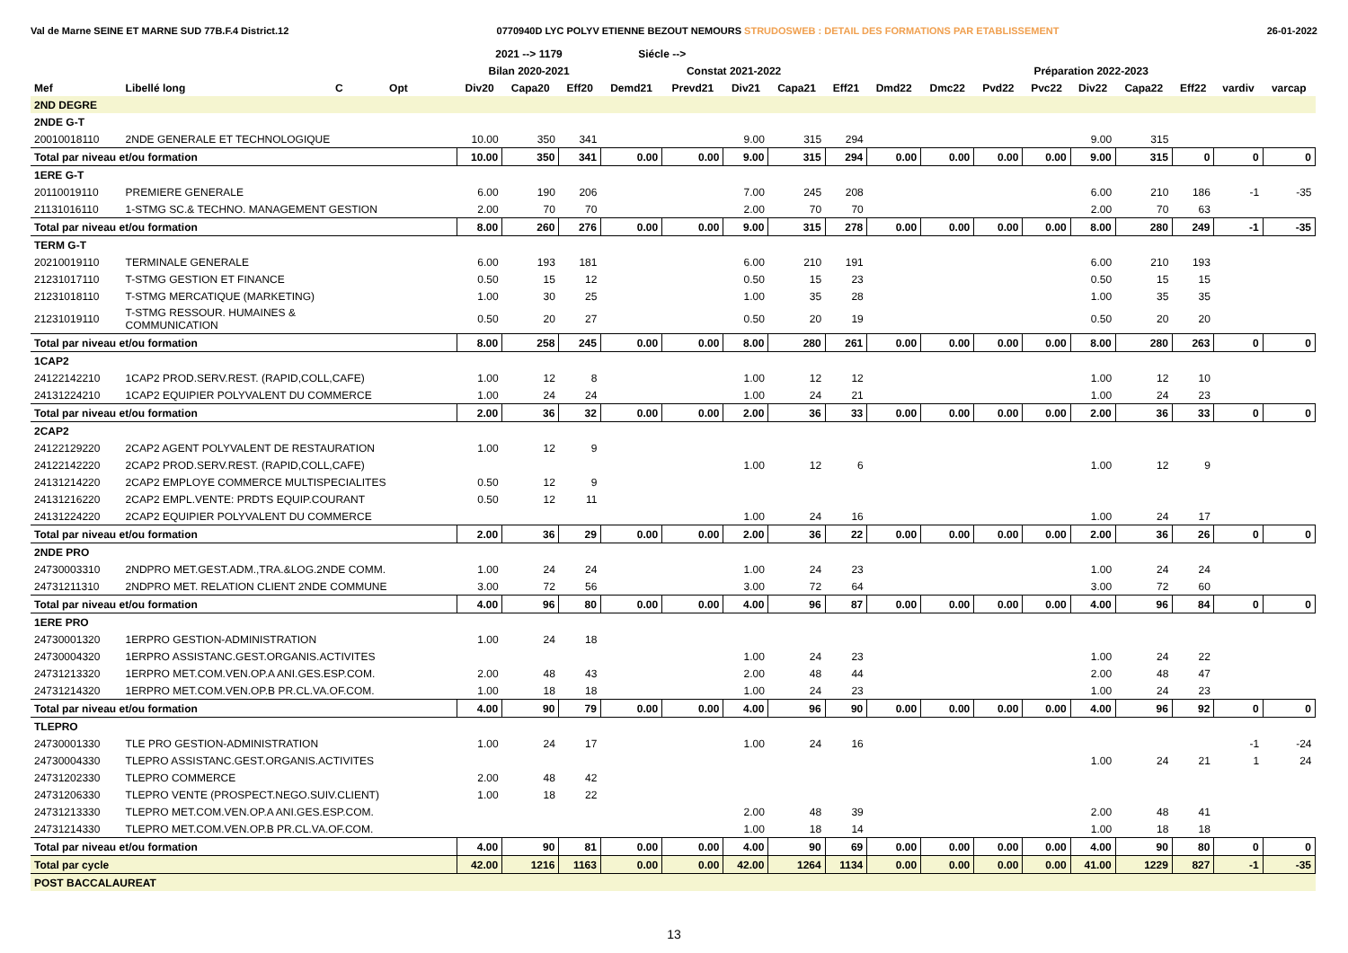Val de Marne SEINE ET MARNE SUD 77B.F.4 District.12 0770940D LYC POLYV ETIENNE BEZOUT NEMOURS STRUDOSWEB : DETAIL DES FORMATIONS PAR ETABLISSEMENT 26-01-2022
| | | | | | 2021 --> 1179 | | | Siécle --> | | | | | | | | | | | | | |
| --- | --- | --- | --- | --- | --- | --- | --- | --- | --- | --- | --- | --- | --- | --- | --- | --- | --- | --- | --- | --- | --- |
| | | | | | Bilan 2020-2021 | | | Constat 2021-2022 | | | | | Préparation 2022-2023 | | | | | | | | |
| Mef | Libellé long | C | Opt | | Div20 | Capa20 | Eff20 | Demd21 | Prevd21 | Div21 | Capa21 | Eff21 | Dmd22 | Dmc22 | Pvd22 | Pvc22 | Div22 | Capa22 | Eff22 | vardiv | varcap |
| 2ND DEGRE | | | | | | | | | | | | | | | | | | | | | |
| 2NDE G-T | | | | | | | | | | | | | | | | | | | | | |
| 20010018110 | 2NDE GENERALE ET TECHNOLOGIQUE | | | | 10.00 | 350 | 341 | | | 9.00 | 315 | 294 | | | | | 9.00 | 315 | | | |
| Total par niveau et/ou formation | | | | | 10.00 | 350 | 341 | 0.00 | 0.00 | 9.00 | 315 | 294 | 0.00 | 0.00 | 0.00 | 0.00 | 9.00 | 315 | 0 | 0 | 0 |
| 1ERE G-T | | | | | | | | | | | | | | | | | | | | | |
| 20110019110 | PREMIERE GENERALE | | | | 6.00 | 190 | 206 | | | 7.00 | 245 | 208 | | | | | 6.00 | 210 | 186 | -1 | -35 |
| 21131016110 | 1-STMG SC.& TECHNO. MANAGEMENT GESTION | | | | 2.00 | 70 | 70 | | | 2.00 | 70 | 70 | | | | | 2.00 | 70 | 63 | | |
| Total par niveau et/ou formation | | | | | 8.00 | 260 | 276 | 0.00 | 0.00 | 9.00 | 315 | 278 | 0.00 | 0.00 | 0.00 | 0.00 | 8.00 | 280 | 249 | -1 | -35 |
| TERM G-T | | | | | | | | | | | | | | | | | | | | | |
| 20210019110 | TERMINALE GENERALE | | | | 6.00 | 193 | 181 | | | 6.00 | 210 | 191 | | | | | 6.00 | 210 | 193 | | |
| 21231017110 | T-STMG GESTION ET FINANCE | | | | 0.50 | 15 | 12 | | | 0.50 | 15 | 23 | | | | | 0.50 | 15 | 15 | | |
| 21231018110 | T-STMG MERCATIQUE (MARKETING) | | | | 1.00 | 30 | 25 | | | 1.00 | 35 | 28 | | | | | 1.00 | 35 | 35 | | |
| 21231019110 | T-STMG RESSOUR. HUMAINES & COMMUNICATION | | | | 0.50 | 20 | 27 | | | 0.50 | 20 | 19 | | | | | 0.50 | 20 | 20 | | |
| Total par niveau et/ou formation | | | | | 8.00 | 258 | 245 | 0.00 | 0.00 | 8.00 | 280 | 261 | 0.00 | 0.00 | 0.00 | 0.00 | 8.00 | 280 | 263 | 0 | 0 |
| 1CAP2 | | | | | | | | | | | | | | | | | | | | | |
| 24122142210 | 1CAP2 PROD.SERV.REST. (RAPID,COLL,CAFE) | | | | 1.00 | 12 | 8 | | | 1.00 | 12 | 12 | | | | | 1.00 | 12 | 10 | | |
| 24131224210 | 1CAP2 EQUIPIER POLYVALENT DU COMMERCE | | | | 1.00 | 24 | 24 | | | 1.00 | 24 | 21 | | | | | 1.00 | 24 | 23 | | |
| Total par niveau et/ou formation | | | | | 2.00 | 36 | 32 | 0.00 | 0.00 | 2.00 | 36 | 33 | 0.00 | 0.00 | 0.00 | 0.00 | 2.00 | 36 | 33 | 0 | 0 |
| 2CAP2 | | | | | | | | | | | | | | | | | | | | | |
| 24122129220 | 2CAP2 AGENT POLYVALENT DE RESTAURATION | | | | 1.00 | 12 | 9 | | | | | | | | | | | | | | |
| 24122142220 | 2CAP2 PROD.SERV.REST. (RAPID,COLL,CAFE) | | | | | | | | | 1.00 | 12 | 6 | | | | | 1.00 | 12 | 9 | | |
| 24131214220 | 2CAP2 EMPLOYE COMMERCE MULTISPECIALITES | | | | 0.50 | 12 | 9 | | | | | | | | | | | | | | |
| 24131216220 | 2CAP2 EMPL.VENTE: PRDTS EQUIP.COURANT | | | | 0.50 | 12 | 11 | | | | | | | | | | | | | | |
| 24131224220 | 2CAP2 EQUIPIER POLYVALENT DU COMMERCE | | | | | | | | | 1.00 | 24 | 16 | | | | | 1.00 | 24 | 17 | | |
| Total par niveau et/ou formation | | | | | 2.00 | 36 | 29 | 0.00 | 0.00 | 2.00 | 36 | 22 | 0.00 | 0.00 | 0.00 | 0.00 | 2.00 | 36 | 26 | 0 | 0 |
| 2NDE PRO | | | | | | | | | | | | | | | | | | | | | |
| 24730003310 | 2NDPRO MET.GEST.ADM.,TRA.&LOG.2NDE COMM. | | | | 1.00 | 24 | 24 | | | 1.00 | 24 | 23 | | | | | 1.00 | 24 | 24 | | |
| 24731211310 | 2NDPRO MET. RELATION CLIENT 2NDE COMMUNE | | | | 3.00 | 72 | 56 | | | 3.00 | 72 | 64 | | | | | 3.00 | 72 | 60 | | |
| Total par niveau et/ou formation | | | | | 4.00 | 96 | 80 | 0.00 | 0.00 | 4.00 | 96 | 87 | 0.00 | 0.00 | 0.00 | 0.00 | 4.00 | 96 | 84 | 0 | 0 |
| 1ERE PRO | | | | | | | | | | | | | | | | | | | | | |
| 24730001320 | 1ERPRO GESTION-ADMINISTRATION | | | | 1.00 | 24 | 18 | | | | | | | | | | | | | | |
| 24730004320 | 1ERPRO ASSISTANC.GEST.ORGANIS.ACTIVITES | | | | | | | | | 1.00 | 24 | 23 | | | | | 1.00 | 24 | 22 | | |
| 24731213320 | 1ERPRO MET.COM.VEN.OP.A ANI.GES.ESP.COM. | | | | 2.00 | 48 | 43 | | | 2.00 | 48 | 44 | | | | | 2.00 | 48 | 47 | | |
| 24731214320 | 1ERPRO MET.COM.VEN.OP.B PR.CL.VA.OF.COM. | | | | 1.00 | 18 | 18 | | | 1.00 | 24 | 23 | | | | | 1.00 | 24 | 23 | | |
| Total par niveau et/ou formation | | | | | 4.00 | 90 | 79 | 0.00 | 0.00 | 4.00 | 96 | 90 | 0.00 | 0.00 | 0.00 | 0.00 | 4.00 | 96 | 92 | 0 | 0 |
| TLEPRO | | | | | | | | | | | | | | | | | | | | | |
| 24730001330 | TLE PRO GESTION-ADMINISTRATION | | | | 1.00 | 24 | 17 | | | 1.00 | 24 | 16 | | | | | | | | -1 | -24 |
| 24730004330 | TLEPRO ASSISTANC.GEST.ORGANIS.ACTIVITES | | | | | | | | | | | | | | | | 1.00 | 24 | 21 | 1 | 24 |
| 24731202330 | TLEPRO COMMERCE | | | | 2.00 | 48 | 42 | | | | | | | | | | | | | | |
| 24731206330 | TLEPRO VENTE (PROSPECT.NEGO.SUIV.CLIENT) | | | | 1.00 | 18 | 22 | | | | | | | | | | | | | | |
| 24731213330 | TLEPRO MET.COM.VEN.OP.A ANI.GES.ESP.COM. | | | | | | | | | 2.00 | 48 | 39 | | | | | 2.00 | 48 | 41 | | |
| 24731214330 | TLEPRO MET.COM.VEN.OP.B PR.CL.VA.OF.COM. | | | | | | | | | 1.00 | 18 | 14 | | | | | 1.00 | 18 | 18 | | |
| Total par niveau et/ou formation | | | | | 4.00 | 90 | 81 | 0.00 | 0.00 | 4.00 | 90 | 69 | 0.00 | 0.00 | 0.00 | 0.00 | 4.00 | 90 | 80 | 0 | 0 |
| Total par cycle | | | | | 42.00 | 1216 | 1163 | 0.00 | 0.00 | 42.00 | 1264 | 1134 | 0.00 | 0.00 | 0.00 | 0.00 | 41.00 | 1229 | 827 | -1 | -35 |
| POST BACCALAUREAT | | | | | | | | | | | | | | | | | | | | | |
13